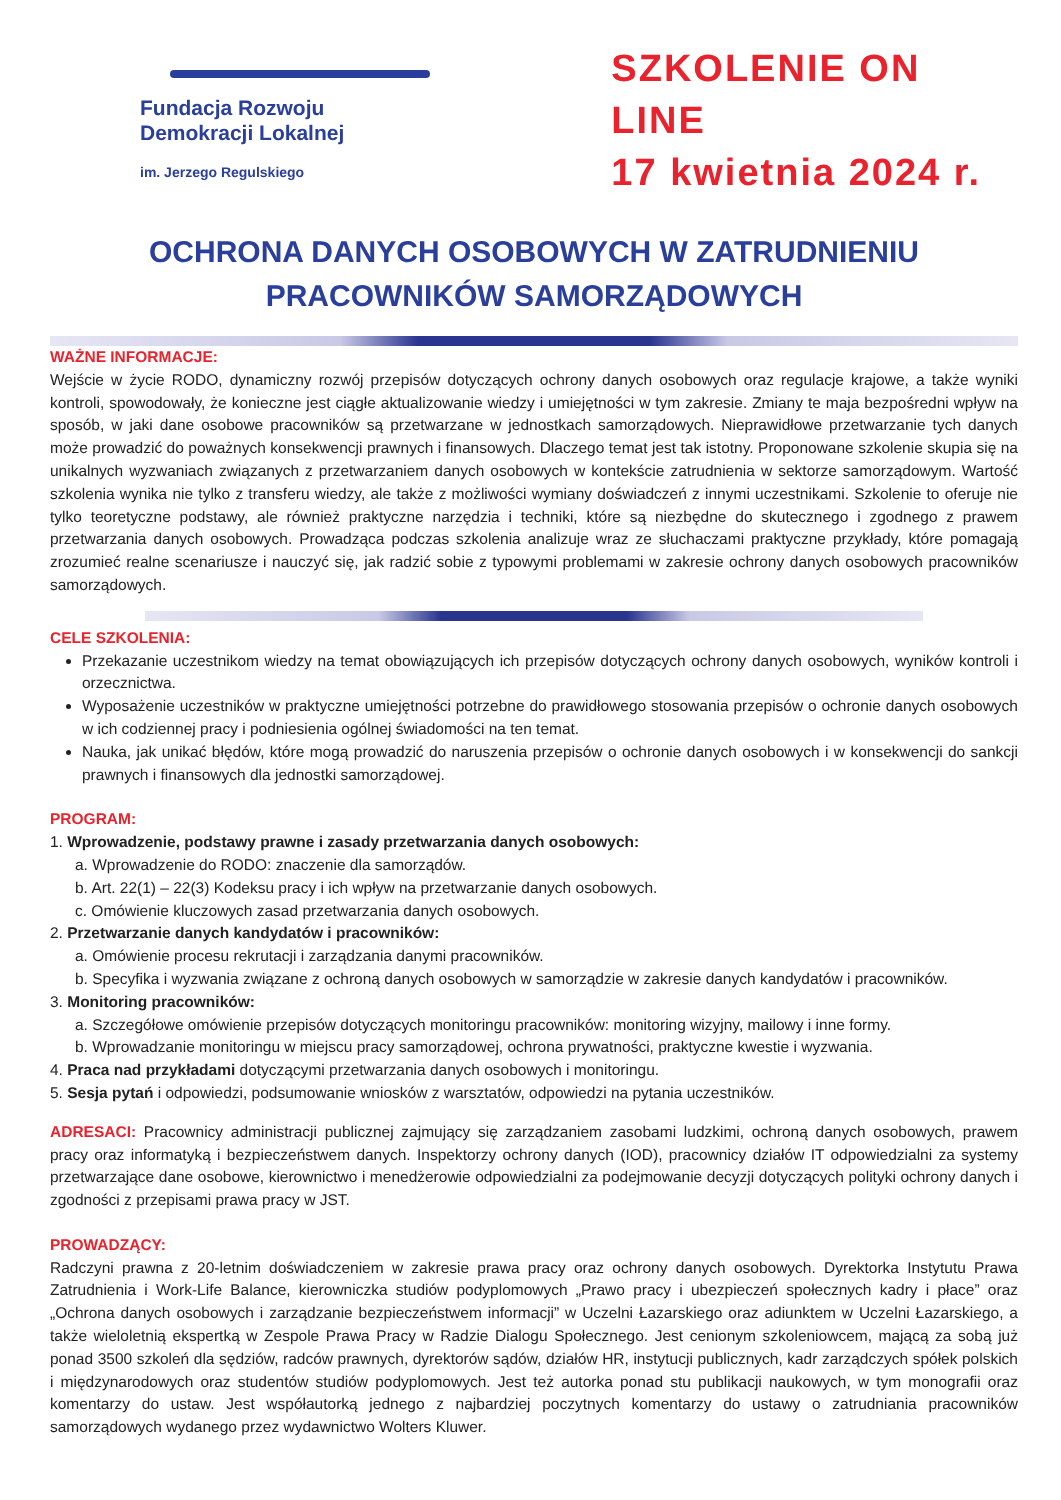Fundacja Rozwoju
Demokracji Lokalnej
im. Jerzego Regulskiego
SZKOLENIE ON LINE
17 kwietnia 2024 r.
OCHRONA DANYCH OSOBOWYCH W ZATRUDNIENIU
PRACOWNIKÓW SAMORZĄDOWYCH
WAŻNE INFORMACJE:
Wejście w życie RODO, dynamiczny rozwój przepisów dotyczących ochrony danych osobowych oraz regulacje krajowe, a także wyniki kontroli, spowodowały, że konieczne jest ciągłe aktualizowanie wiedzy i umiejętności w tym zakresie. Zmiany te maja bezpośredni wpływ na sposób, w jaki dane osobowe pracowników są przetwarzane w jednostkach samorządowych. Nieprawidłowe przetwarzanie tych danych może prowadzić do poważnych konsekwencji prawnych i finansowych. Dlaczego temat jest tak istotny. Proponowane szkolenie skupia się na unikalnych wyzwaniach związanych z przetwarzaniem danych osobowych w kontekście zatrudnienia w sektorze samorządowym. Wartość szkolenia wynika nie tylko z transferu wiedzy, ale także z możliwości wymiany doświadczeń z innymi uczestnikami. Szkolenie to oferuje nie tylko teoretyczne podstawy, ale również praktyczne narzędzia i techniki, które są niezbędne do skutecznego i zgodnego z prawem przetwarzania danych osobowych. Prowadząca podczas szkolenia analizuje wraz ze słuchaczami praktyczne przykłady, które pomagają zrozumieć realne scenariusze i nauczyć się, jak radzić sobie z typowymi problemami w zakresie ochrony danych osobowych pracowników samorządowych.
CELE SZKOLENIA:
Przekazanie uczestnikom wiedzy na temat obowiązujących ich przepisów dotyczących ochrony danych osobowych, wyników kontroli i orzecznictwa.
Wyposażenie uczestników w praktyczne umiejętności potrzebne do prawidłowego stosowania przepisów o ochronie danych osobowych w ich codziennej pracy i podniesienia ogólnej świadomości na ten temat.
Nauka, jak unikać błędów, które mogą prowadzić do naruszenia przepisów o ochronie danych osobowych i w konsekwencji do sankcji prawnych i finansowych dla jednostki samorządowej.
PROGRAM:
1. Wprowadzenie, podstawy prawne i zasady przetwarzania danych osobowych:
a. Wprowadzenie do RODO: znaczenie dla samorządów.
b. Art. 22(1) – 22(3) Kodeksu pracy i ich wpływ na przetwarzanie danych osobowych.
c. Omówienie kluczowych zasad przetwarzania danych osobowych.
2. Przetwarzanie danych kandydatów i pracowników:
a. Omówienie procesu rekrutacji i zarządzania danymi pracowników.
b. Specyfika i wyzwania związane z ochroną danych osobowych w samorządzie w zakresie danych kandydatów i pracowników.
3. Monitoring pracowników:
a. Szczegółowe omówienie przepisów dotyczących monitoringu pracowników: monitoring wizyjny, mailowy i inne formy.
b. Wprowadzanie monitoringu w miejscu pracy samorządowej, ochrona prywatności, praktyczne kwestie i wyzwania.
4. Praca nad przykładami dotyczącymi przetwarzania danych osobowych i monitoringu.
5. Sesja pytań i odpowiedzi, podsumowanie wniosków z warsztatów, odpowiedzi na pytania uczestników.
ADRESACI: Pracownicy administracji publicznej zajmujący się zarządzaniem zasobami ludzkimi, ochroną danych osobowych, prawem pracy oraz informatyką i bezpieczeństwem danych. Inspektorzy ochrony danych (IOD), pracownicy działów IT odpowiedzialni za systemy przetwarzające dane osobowe, kierownictwo i menedżerowie odpowiedzialni za podejmowanie decyzji dotyczących polityki ochrony danych i zgodności z przepisami prawa pracy w JST.
PROWADZĄCY:
Radczyni prawna z 20-letnim doświadczeniem w zakresie prawa pracy oraz ochrony danych osobowych. Dyrektorka Instytutu Prawa Zatrudnienia i Work-Life Balance, kierowniczka studiów podyplomowych „Prawo pracy i ubezpieczeń społecznych kadry i płace” oraz „Ochrona danych osobowych i zarządzanie bezpieczeństwem informacji” w Uczelni Łazarskiego oraz adiunktem w Uczelni Łazarskiego, a także wieloletnią ekspertką w Zespole Prawa Pracy w Radzie Dialogu Społecznego. Jest cenionym szkoleniowcem, mającą za sobą już ponad 3500 szkoleń dla sędziów, radców prawnych, dyrektorów sądów, działów HR, instytucji publicznych, kadr zarządczych spółek polskich i międzynarodowych oraz studentów studiów podyplomowych. Jest też autorka ponad stu publikacji naukowych, w tym monografii oraz komentarzy do ustaw. Jest współautorką jednego z najbardziej poczytnych komentarzy do ustawy o zatrudniania pracowników samorządowych wydanego przez wydawnictwo Wolters Kluwer.